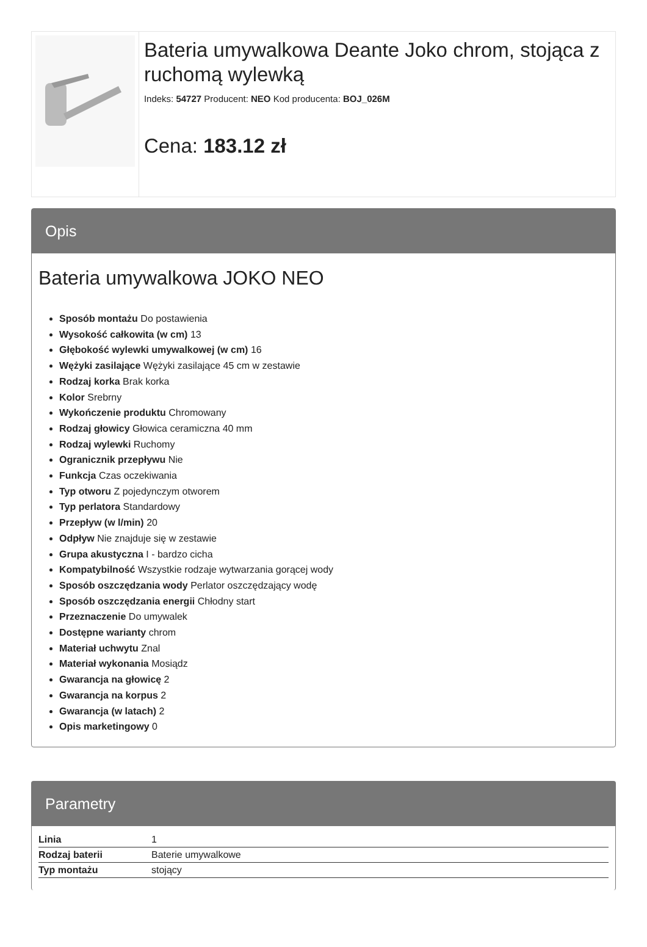Bateria umywalkowa Deante Joko chrom, stojąca z ruchomą wylewką
Indeks: 54727 Producent: NEO Kod producenta: BOJ_026M
Cena: 183.12 zł
Opis
Bateria umywalkowa JOKO NEO
Sposób montażu Do postawienia
Wysokość całkowita (w cm) 13
Głębokość wylewki umywalkowej (w cm) 16
Wężyki zasilające Wężyki zasilające 45 cm w zestawie
Rodzaj korka Brak korka
Kolor Srebrny
Wykończenie produktu Chromowany
Rodzaj głowicy Głowica ceramiczna 40 mm
Rodzaj wylewki Ruchomy
Ogranicznik przepływu Nie
Funkcja Czas oczekiwania
Typ otworu Z pojedynczym otworem
Typ perlatora Standardowy
Przepływ (w l/min) 20
Odpływ Nie znajduje się w zestawie
Grupa akustyczna I - bardzo cicha
Kompatybilność Wszystkie rodzaje wytwarzania gorącej wody
Sposób oszczędzania wody Perlator oszczędzający wodę
Sposób oszczędzania energii Chłodny start
Przeznaczenie Do umywalek
Dostępne warianty chrom
Materiał uchwytu Znal
Materiał wykonania Mosiądz
Gwarancja na głowicę 2
Gwarancja na korpus 2
Gwarancja (w latach) 2
Opis marketingowy 0
Parametry
| Linia | 1 |
| Rodzaj baterii | Baterie umywalkowe |
| Typ montażu | stojący |